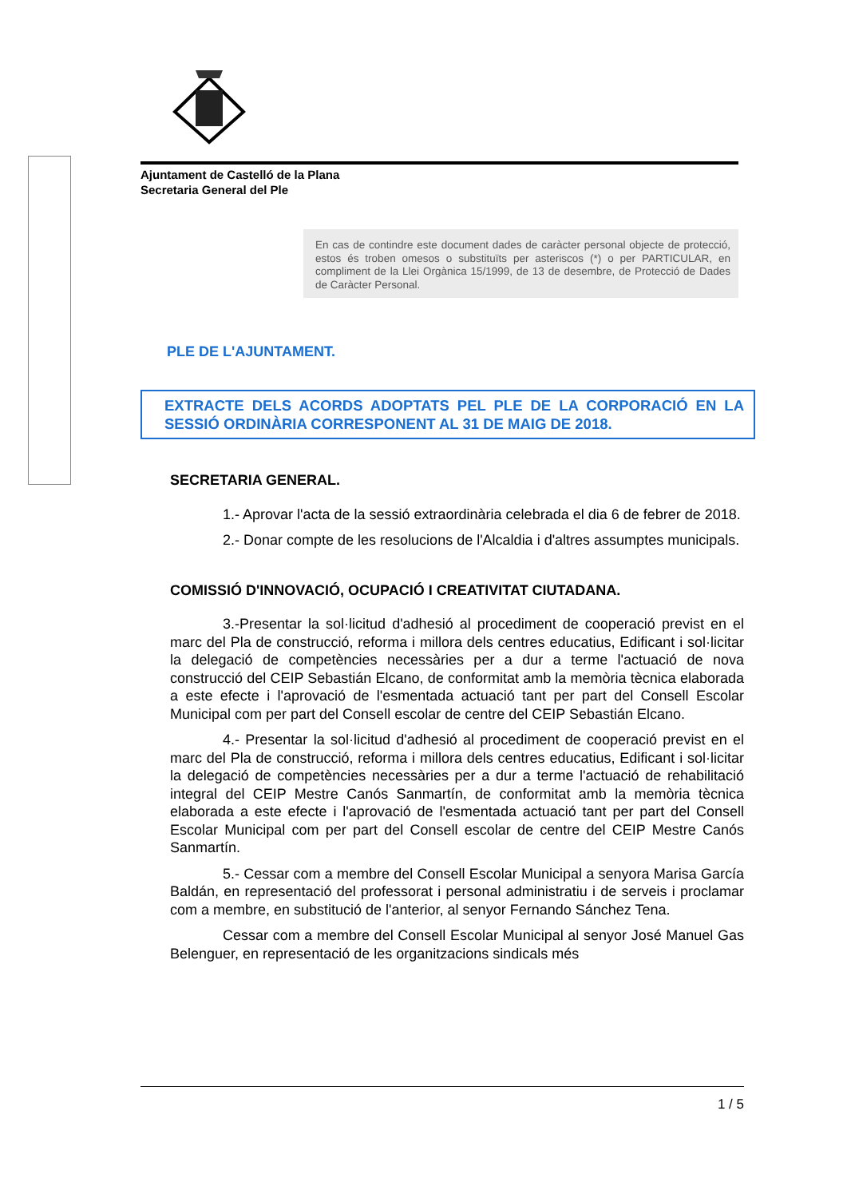Ajuntament de Castelló de la Plana
Secretaria General del Ple
En cas de contindre este document dades de caràcter personal objecte de protecció, estos és troben omesos o substituïts per asteriscos (*) o per PARTICULAR, en compliment de la Llei Orgànica 15/1999, de 13 de desembre, de Protecció de Dades de Caràcter Personal.
PLE DE L'AJUNTAMENT.
EXTRACTE DELS ACORDS ADOPTATS PEL PLE DE LA CORPORACIÓ EN LA SESSIÓ ORDINÀRIA CORRESPONENT AL 31 DE MAIG DE 2018.
SECRETARIA GENERAL.
1.- Aprovar l'acta de la sessió extraordinària celebrada el dia 6 de febrer de 2018.
2.- Donar compte de les resolucions de l'Alcaldia i d'altres assumptes municipals.
COMISSIÓ D'INNOVACIÓ, OCUPACIÓ I CREATIVITAT CIUTADANA.
3.-Presentar la sol·licitud d'adhesió al procediment de cooperació previst en el marc del Pla de construcció, reforma i millora dels centres educatius, Edificant i sol·licitar la delegació de competències necessàries per a dur a terme l'actuació de nova construcció del CEIP Sebastián Elcano, de conformitat amb la memòria tècnica elaborada a este efecte i l'aprovació de l'esmentada actuació tant per part del Consell Escolar Municipal com per part del Consell escolar de centre del CEIP Sebastián Elcano.
4.- Presentar la sol·licitud d'adhesió al procediment de cooperació previst en el marc del Pla de construcció, reforma i millora dels centres educatius, Edificant i sol·licitar la delegació de competències necessàries per a dur a terme l'actuació de rehabilitació integral del CEIP Mestre Canós Sanmartín, de conformitat amb la memòria tècnica elaborada a este efecte i l'aprovació de l'esmentada actuació tant per part del Consell Escolar Municipal com per part del Consell escolar de centre del CEIP Mestre Canós Sanmartín.
5.- Cessar com a membre del Consell Escolar Municipal a senyora Marisa García Baldán, en representació del professorat i personal administratiu i de serveis i proclamar com a membre, en substitució de l'anterior, al senyor Fernando Sánchez Tena.
Cessar com a membre del Consell Escolar Municipal al senyor José Manuel Gas Belenguer, en representació de les organitzacions sindicals més
1 / 5